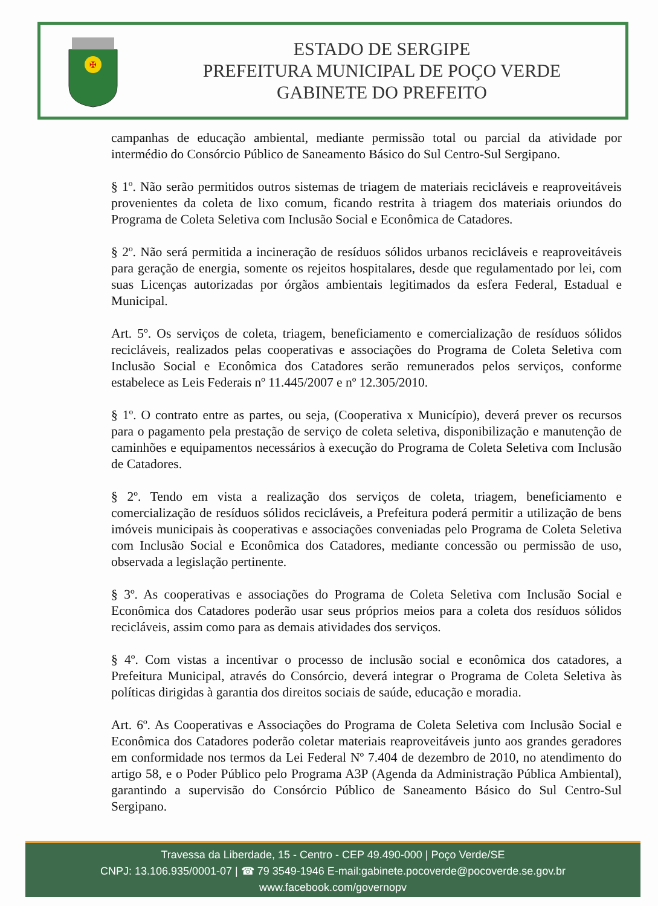✠
ESTADO DE SERGIPE
PREFEITURA MUNICIPAL DE POÇO VERDE
GABINETE DO PREFEITO
campanhas de educação ambiental, mediante permissão total ou parcial da atividade por intermédio do Consórcio Público de Saneamento Básico do Sul Centro-Sul Sergipano.
§ 1º. Não serão permitidos outros sistemas de triagem de materiais recicláveis e reaproveitáveis provenientes da coleta de lixo comum, ficando restrita à triagem dos materiais oriundos do Programa de Coleta Seletiva com Inclusão Social e Econômica de Catadores.
§ 2º. Não será permitida a incineração de resíduos sólidos urbanos recicláveis e reaproveitáveis para geração de energia, somente os rejeitos hospitalares, desde que regulamentado por lei, com suas Licenças autorizadas por órgãos ambientais legitimados da esfera Federal, Estadual e Municipal.
Art. 5º. Os serviços de coleta, triagem, beneficiamento e comercialização de resíduos sólidos recicláveis, realizados pelas cooperativas e associações do Programa de Coleta Seletiva com Inclusão Social e Econômica dos Catadores serão remunerados pelos serviços, conforme estabelece as Leis Federais nº 11.445/2007 e nº 12.305/2010.
§ 1º. O contrato entre as partes, ou seja, (Cooperativa x Município), deverá prever os recursos para o pagamento pela prestação de serviço de coleta seletiva, disponibilização e manutenção de caminhões e equipamentos necessários à execução do Programa de Coleta Seletiva com Inclusão de Catadores.
§ 2º. Tendo em vista a realização dos serviços de coleta, triagem, beneficiamento e comercialização de resíduos sólidos recicláveis, a Prefeitura poderá permitir a utilização de bens imóveis municipais às cooperativas e associações conveniadas pelo Programa de Coleta Seletiva com Inclusão Social e Econômica dos Catadores, mediante concessão ou permissão de uso, observada a legislação pertinente.
§ 3º. As cooperativas e associações do Programa de Coleta Seletiva com Inclusão Social e Econômica dos Catadores poderão usar seus próprios meios para a coleta dos resíduos sólidos recicláveis, assim como para as demais atividades dos serviços.
§ 4º. Com vistas a incentivar o processo de inclusão social e econômica dos catadores, a Prefeitura Municipal, através do Consórcio, deverá integrar o Programa de Coleta Seletiva às políticas dirigidas à garantia dos direitos sociais de saúde, educação e moradia.
Art. 6º. As Cooperativas e Associações do Programa de Coleta Seletiva com Inclusão Social e Econômica dos Catadores poderão coletar materiais reaproveitáveis junto aos grandes geradores em conformidade nos termos da Lei Federal Nº 7.404 de dezembro de 2010, no atendimento do artigo 58, e o Poder Público pelo Programa A3P (Agenda da Administração Pública Ambiental), garantindo a supervisão do Consórcio Público de Saneamento Básico do Sul Centro-Sul Sergipano.
Travessa da Liberdade, 15 - Centro - CEP 49.490-000 | Poço Verde/SE
CNPJ: 13.106.935/0001-07 | ☎ 79 3549-1946 E-mail:gabinete.pocoverde@pocoverde.se.gov.br
www.facebook.com/governopv